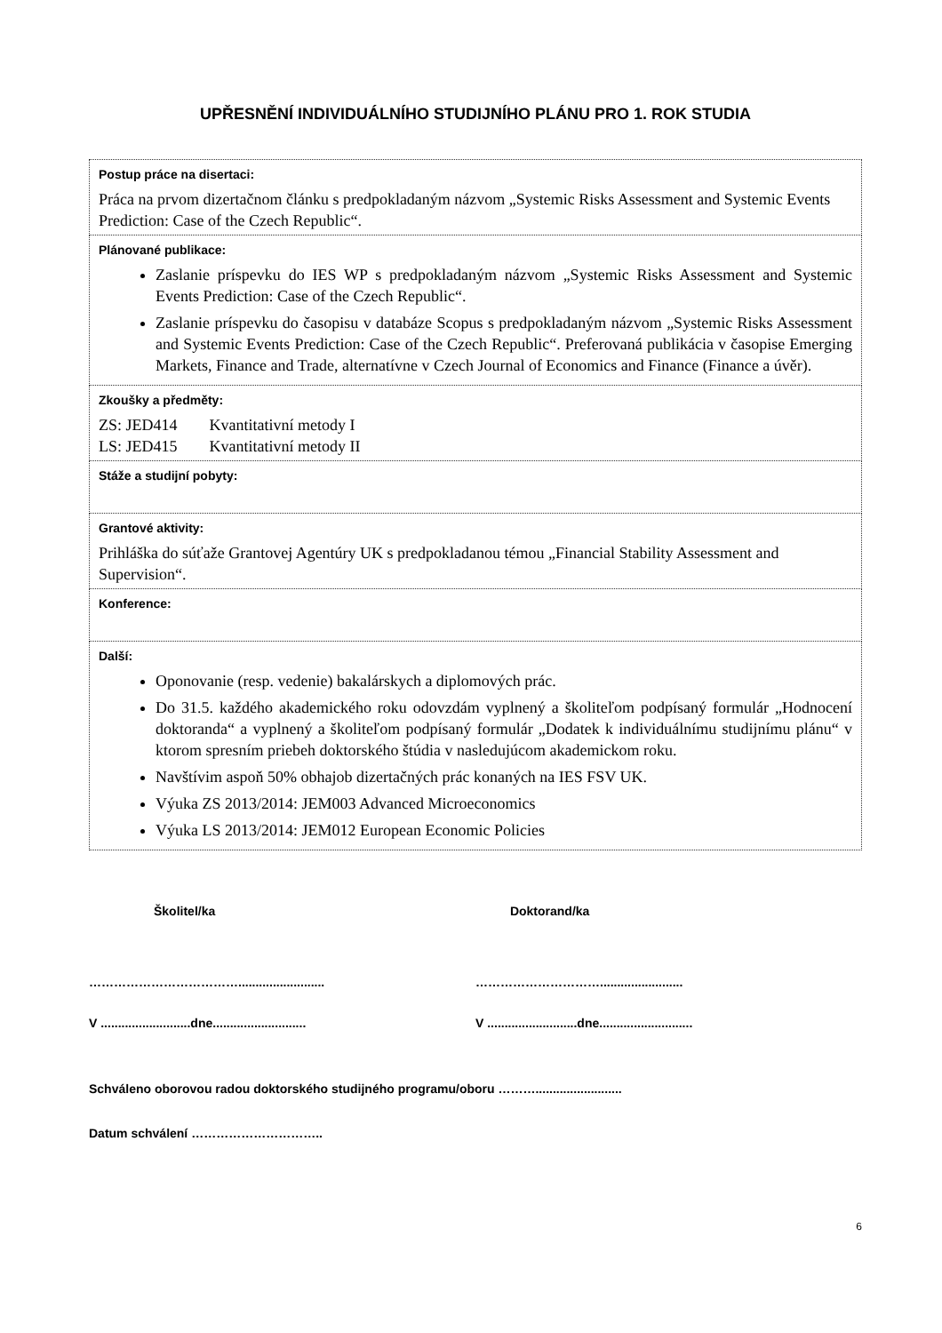UPŘESNĚNÍ INDIVIDUÁLNÍHO STUDIJNÍHO PLÁNU PRO 1. ROK STUDIA
| Postup práce na disertaci: Práca na prvom dizertačnom článku s predpokladaným názvom „Systemic Risks Assessment and Systemic Events Prediction: Case of the Czech Republic“. |
| Plánované publikace: Zaslanie príspevku do IES WP s predpokladaným názvom „Systemic Risks Assessment and Systemic Events Prediction: Case of the Czech Republic“. Zaslanie príspevku do časopisu v databáze Scopus s predpokladaným názvom „Systemic Risks Assessment and Systemic Events Prediction: Case of the Czech Republic“. Preferovaná publikácia v časopise Emerging Markets, Finance and Trade, alternatívne v Czech Journal of Economics and Finance (Finance a úvěr). |
| Zkoušky a předměty: ZS: JED414 Kvantitativní metody I LS: JED415 Kvantitativní metody II |
| Stáže a studijní pobyty: |
| Grantové aktivity: Prihláška do súťaže Grantovej Agentúry UK s predpokladanou témou „Financial Stability Assessment and Supervision“. |
| Konference: |
| Další: Oponovanie (resp. vedenie) bakalárskych a diplomových prác. Do 31.5. každého akademického roku odovzdám vyplnený a školiteľom podpísaný formulár „Hodnocení doktoranda“ a vyplnený a školiteľom podpísaný formulár „Dodatek k individuálnímu studijnímu plánu“ v ktorom spresním priebeh doktorského štúdia v nasledujúcom akademickom roku. Navštívim aspoň 50% obhajob dizertačných prác konaných na IES FSV UK. Výuka ZS 2013/2014: JEM003 Advanced Microeconomics Výuka LS 2013/2014: JEM012 European Economic Policies |
Školitel/ka Doktorand/ka
………………………………......................... …………………………........................
V ..........................dne........................... V ..........................dne...........................
Schváleno oborovou radou doktorského studijného programu/oboru ……….........................
Datum schválení …………………………..
6